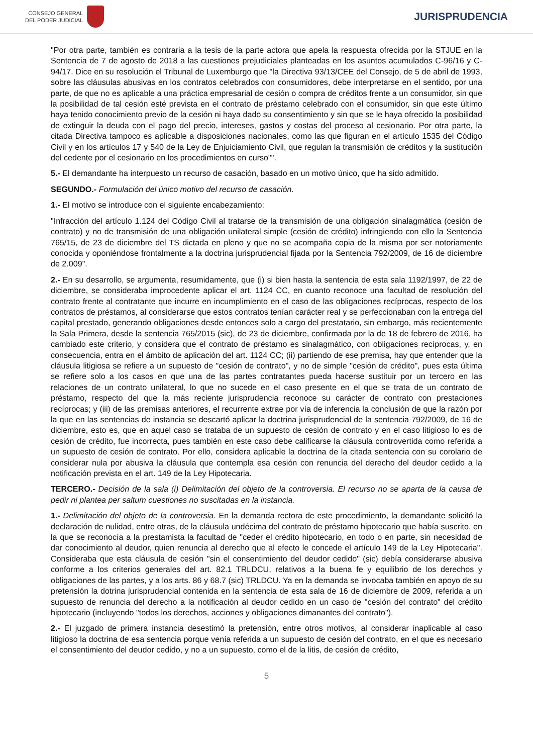CONSEJO GENERAL
DEL PODER JUDICIAL
JURISPRUDENCIA
"Por otra parte, también es contraria a la tesis de la parte actora que apela la respuesta ofrecida por la STJUE en la Sentencia de 7 de agosto de 2018 a las cuestiones prejudiciales planteadas en los asuntos acumulados C-96/16 y C- 94/17. Dice en su resolución el Tribunal de Luxemburgo que "la Directiva 93/13/CEE del Consejo, de 5 de abril de 1993, sobre las cláusulas abusivas en los contratos celebrados con consumidores, debe interpretarse en el sentido, por una parte, de que no es aplicable a una práctica empresarial de cesión o compra de créditos frente a un consumidor, sin que la posibilidad de tal cesión esté prevista en el contrato de préstamo celebrado con el consumidor, sin que este último haya tenido conocimiento previo de la cesión ni haya dado su consentimiento y sin que se le haya ofrecido la posibilidad de extinguir la deuda con el pago del precio, intereses, gastos y costas del proceso al cesionario. Por otra parte, la citada Directiva tampoco es aplicable a disposiciones nacionales, como las que figuran en el artículo 1535 del Código Civil y en los artículos 17 y 540 de la Ley de Enjuiciamiento Civil, que regulan la transmisión de créditos y la sustitución del cedente por el cesionario en los procedimientos en curso"".
5.- El demandante ha interpuesto un recurso de casación, basado en un motivo único, que ha sido admitido.
SEGUNDO.- Formulación del único motivo del recurso de casación.
1.- El motivo se introduce con el siguiente encabezamiento:
"Infracción del artículo 1.124 del Código Civil al tratarse de la transmisión de una obligación sinalagmática (cesión de contrato) y no de transmisión de una obligación unilateral simple (cesión de crédito) infringiendo con ello la Sentencia 765/15, de 23 de diciembre del TS dictada en pleno y que no se acompaña copia de la misma por ser notoriamente conocida y oponiéndose frontalmente a la doctrina jurisprudencial fijada por la Sentencia 792/2009, de 16 de diciembre de 2.009".
2.- En su desarrollo, se argumenta, resumidamente, que (i) si bien hasta la sentencia de esta sala 1192/1997, de 22 de diciembre, se consideraba improcedente aplicar el art. 1124 CC, en cuanto reconoce una facultad de resolución del contrato frente al contratante que incurre en incumplimiento en el caso de las obligaciones recíprocas, respecto de los contratos de préstamos, al considerarse que estos contratos tenían carácter real y se perfeccionaban con la entrega del capital prestado, generando obligaciones desde entonces solo a cargo del prestatario, sin embargo, más recientemente la Sala Primera, desde la sentencia 765/2015 (sic), de 23 de diciembre, confirmada por la de 18 de febrero de 2016, ha cambiado este criterio, y considera que el contrato de préstamo es sinalagmático, con obligaciones recíprocas, y, en consecuencia, entra en el ámbito de aplicación del art. 1124 CC; (ii) partiendo de ese premisa, hay que entender que la cláusula litigiosa se refiere a un supuesto de "cesión de contrato", y no de simple "cesión de crédito", pues esta última se refiere solo a los casos en que una de las partes contratantes pueda hacerse sustituir por un tercero en las relaciones de un contrato unilateral, lo que no sucede en el caso presente en el que se trata de un contrato de préstamo, respecto del que la más reciente jurisprudencia reconoce su carácter de contrato con prestaciones recíprocas; y (iii) de las premisas anteriores, el recurrente extrae por vía de inferencia la conclusión de que la razón por la que en las sentencias de instancia se descartó aplicar la doctrina jurisprudencial de la sentencia 792/2009, de 16 de diciembre, esto es, que en aquel caso se trataba de un supuesto de cesión de contrato y en el caso litigioso lo es de cesión de crédito, fue incorrecta, pues también en este caso debe calificarse la cláusula controvertida como referida a un supuesto de cesión de contrato. Por ello, considera aplicable la doctrina de la citada sentencia con su corolario de considerar nula por abusiva la cláusula que contempla esa cesión con renuncia del derecho del deudor cedido a la notificación prevista en el art. 149 de la Ley Hipotecaria.
TERCERO.- Decisión de la sala (i) Delimitación del objeto de la controversia. El recurso no se aparta de la causa de pedir ni plantea per saltum cuestiones no suscitadas en la instancia.
1.- Delimitación del objeto de la controversia. En la demanda rectora de este procedimiento, la demandante solicitó la declaración de nulidad, entre otras, de la cláusula undécima del contrato de préstamo hipotecario que había suscrito, en la que se reconocía a la prestamista la facultad de "ceder el crédito hipotecario, en todo o en parte, sin necesidad de dar conocimiento al deudor, quien renuncia al derecho que al efecto le concede el artículo 149 de la Ley Hipotecaria". Consideraba que esta cláusula de cesión "sin el consentimiento del deudor cedido" (sic) debía considerarse abusiva conforme a los criterios generales del art. 82.1 TRLDCU, relativos a la buena fe y equilibrio de los derechos y obligaciones de las partes, y a los arts. 86 y 68.7 (sic) TRLDCU. Ya en la demanda se invocaba también en apoyo de su pretensión la dotrina jurisprudencial contenida en la sentencia de esta sala de 16 de diciembre de 2009, referida a un supuesto de renuncia del derecho a la notificación al deudor cedido en un caso de "cesión del contrato" del crédito hipotecario (incluyendo "todos los derechos, acciones y obligaciones dimanantes del contrato").
2.- El juzgado de primera instancia desestimó la pretensión, entre otros motivos, al considerar inaplicable al caso litigioso la doctrina de esa sentencia porque venía referida a un supuesto de cesión del contrato, en el que es necesario el consentimiento del deudor cedido, y no a un supuesto, como el de la litis, de cesión de crédito,
5